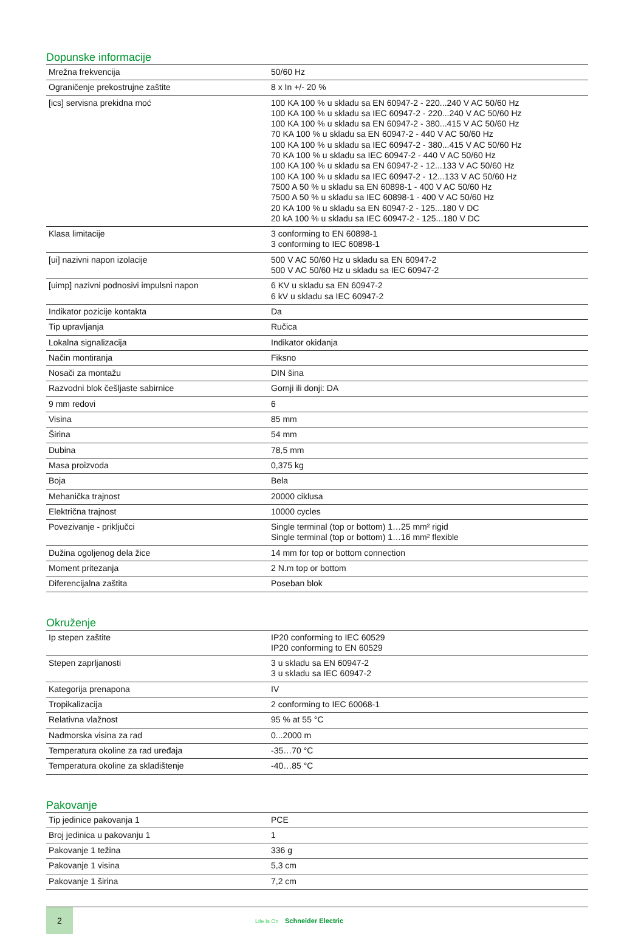Dopunske informacije
| Mrežna frekvencija | 50/60 Hz |
| Ograničenje prekostrujne zaštite | 8 x In +/- 20 % |
| [ics] servisna prekidna moć | 100 KA 100 % u skladu sa EN 60947-2 - 220...240 V AC 50/60 Hz 100 KA 100 % u skladu sa IEC 60947-2 - 220...240 V AC 50/60 Hz 100 KA 100 % u skladu sa EN 60947-2 - 380...415 V AC 50/60 Hz 70 KA 100 % u skladu sa EN 60947-2 - 440 V AC 50/60 Hz 100 KA 100 % u skladu sa IEC 60947-2 - 380...415 V AC 50/60 Hz 70 KA 100 % u skladu sa IEC 60947-2 - 440 V AC 50/60 Hz 100 KA 100 % u skladu sa EN 60947-2 - 12...133 V AC 50/60 Hz 100 KA 100 % u skladu sa IEC 60947-2 - 12...133 V AC 50/60 Hz 7500 A 50 % u skladu sa EN 60898-1 - 400 V AC 50/60 Hz 7500 A 50 % u skladu sa IEC 60898-1 - 400 V AC 50/60 Hz 20 KA 100 % u skladu sa EN 60947-2 - 125...180 V DC 20 kA 100 % u skladu sa IEC 60947-2 - 125...180 V DC |
| Klasa limitacije | 3 conforming to EN 60898-1 3 conforming to IEC 60898-1 |
| [ui] nazivni napon izolacije | 500 V AC 50/60 Hz u skladu sa EN 60947-2 500 V AC 50/60 Hz u skladu sa IEC 60947-2 |
| [uimp] nazivni podnosivi impulsni napon | 6 KV u skladu sa EN 60947-2 6 kV u skladu sa IEC 60947-2 |
| Indikator pozicije kontakta | Da |
| Tip upravljanja | Ručica |
| Lokalna signalizacija | Indikator okidanja |
| Način montiranja | Fiksno |
| Nosači za montažu | DIN šina |
| Razvodni blok češljaste sabirnice | Gornji ili donji: DA |
| 9 mm redovi | 6 |
| Visina | 85 mm |
| Širina | 54 mm |
| Dubina | 78,5 mm |
| Masa proizvoda | 0,375 kg |
| Boja | Bela |
| Mehanička trajnost | 20000 ciklusa |
| Električna trajnost | 10000 cycles |
| Povezivanje - priključci | Single terminal (top or bottom) 1…25 mm² rigid Single terminal (top or bottom) 1…16 mm² flexible |
| Dužina ogoljenog dela žice | 14 mm for top or bottom connection |
| Moment pritezanja | 2 N.m top or bottom |
| Diferencijalna zaštita | Poseban blok |
Okruženje
| Ip stepen zaštite | IP20 conforming to IEC 60529 IP20 conforming to EN 60529 |
| Stepen zaprljanosti | 3 u skladu sa EN 60947-2 3 u skladu sa IEC 60947-2 |
| Kategorija prenapona | IV |
| Tropikalizacija | 2 conforming to IEC 60068-1 |
| Relativna vlažnost | 95 % at 55 °C |
| Nadmorska visina za rad | 0...2000 m |
| Temperatura okoline za rad uređaja | -35…70 °C |
| Temperatura okoline za skladištenje | -40…85 °C |
Pakovanje
| Tip jedinice pakovanja 1 | PCE |
| Broj jedinica u pakovanju 1 | 1 |
| Pakovanje 1 težina | 336 g |
| Pakovanje 1 visina | 5,3 cm |
| Pakovanje 1 širina | 7,2 cm |
2
Life Is On Schneider Electric